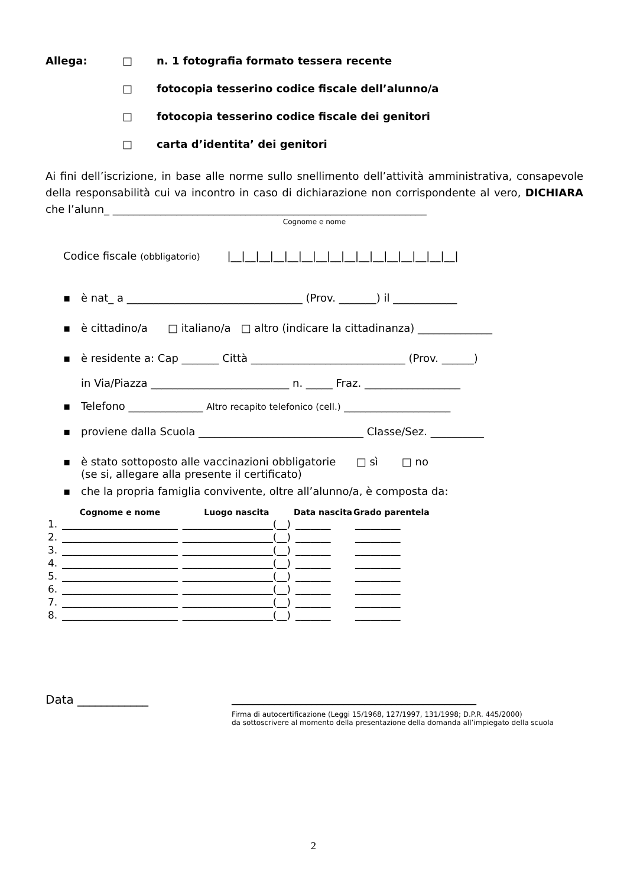Allega: □ n. 1 fotografia formato tessera recente
□ fotocopia tesserino codice fiscale dell’alunno/a
□ fotocopia tesserino codice fiscale dei genitori
□ carta d’identita’ dei genitori
Ai fini dell’iscrizione, in base alle norme sullo snellimento dell’attività amministrativa, consapevole della responsabilità cui va incontro in caso di dichiarazione non corrispondente al vero, DICHIARA che l’alunn_ ___________________________________________________________
Cognome e nome
Codice fiscale (obbligatorio) |__|__|__|__|__|__|__|__|__|__|__|__|__|__|__|__|
▪ è nat_ a _________________________________ (Prov. _______) il ____________
▪ è cittadino/a □ italiano/a □ altro (indicare la cittadinanza) ______________
▪ è residente a: Cap _______ Città _____________________________ (Prov. ______)
in Via/Piazza __________________________ n. _____ Fraz. __________________
▪ Telefono ______________ Altro recapito telefonico (cell.) ____________________
▪ proviene dalla Scuola _______________________________ Classe/Sez. __________
▪ è stato sottoposto alle vaccinazioni obbligatorie □ sì □ no
(se si, allegare alla presente il certificato)
▪ che la propria famiglia convivente, oltre all’alunno/a, è composta da:
| | Cognome e nome | Luogo nascita | Data nascita | Grado parentela |
| --- | --- | --- | --- | --- |
| 1. | _______________________ | __________________(__) | _______ | _________ |
| 2. | _______________________ | __________________(__) | _______ | _________ |
| 3. | _______________________ | __________________(__) | _______ | _________ |
| 4. | _______________________ | __________________(__) | _______ | _________ |
| 5. | _______________________ | __________________(__) | _______ | _________ |
| 6. | _______________________ | __________________(__) | _______ | _________ |
| 7. | _______________________ | __________________(__) | _______ | _________ |
| 8. | _______________________ | __________________(__) | _______ | _________ |
Data ____________ ______________________________________________
Firma di autocertificazione (Leggi 15/1968, 127/1997, 131/1998; D.P.R. 445/2000)
da sottoscrivere al momento della presentazione della domanda all’impiegato della scuola
2